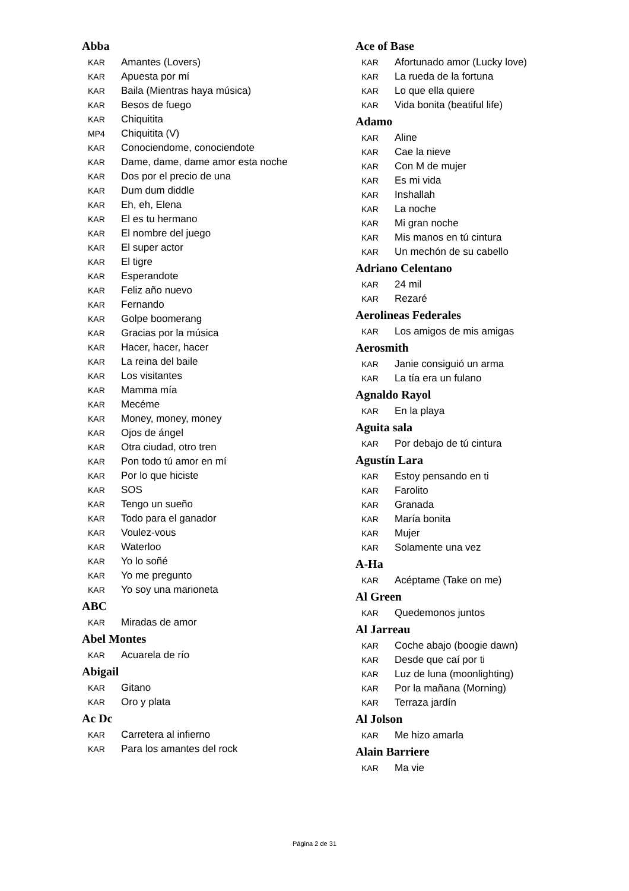Abba
KAR Amantes (Lovers)
KAR Apuesta por mí
KAR Baila (Mientras haya música)
KAR Besos de fuego
KAR Chiquitita
MP4 Chiquitita (V)
KAR Conociendome, conociendote
KAR Dame, dame, dame amor esta noche
KAR Dos por el precio de una
KAR Dum dum diddle
KAR Eh, eh, Elena
KAR El es tu hermano
KAR El nombre del juego
KAR El super actor
KAR El tigre
KAR Esperandote
KAR Feliz año nuevo
KAR Fernando
KAR Golpe boomerang
KAR Gracias por la música
KAR Hacer, hacer, hacer
KAR La reina del baile
KAR Los visitantes
KAR Mamma mía
KAR Mecéme
KAR Money, money, money
KAR Ojos de ángel
KAR Otra ciudad, otro tren
KAR Pon todo tú amor en mí
KAR Por lo que hiciste
KAR SOS
KAR Tengo un sueño
KAR Todo para el ganador
KAR Voulez-vous
KAR Waterloo
KAR Yo lo soñé
KAR Yo me pregunto
KAR Yo soy una marioneta
ABC
KAR Miradas de amor
Abel Montes
KAR Acuarela de río
Abigail
KAR Gitano
KAR Oro y plata
Ac Dc
KAR Carretera al infierno
KAR Para los amantes del rock
Ace of Base
KAR Afortunado amor (Lucky love)
KAR La rueda de la fortuna
KAR Lo que ella quiere
KAR Vida bonita (beatiful life)
Adamo
KAR Aline
KAR Cae la nieve
KAR Con M de mujer
KAR Es mi vida
KAR Inshallah
KAR La noche
KAR Mi gran noche
KAR Mis manos en tú cintura
KAR Un mechón de su cabello
Adriano Celentano
KAR 24 mil
KAR Rezaré
Aerolineas Federales
KAR Los amigos de mis amigas
Aerosmith
KAR Janie consiguió un arma
KAR La tía era un fulano
Agnaldo Rayol
KAR En la playa
Aguita sala
KAR Por debajo de tú cintura
Agustín Lara
KAR Estoy pensando en ti
KAR Farolito
KAR Granada
KAR María bonita
KAR Mujer
KAR Solamente una vez
A-Ha
KAR Acéptame (Take on me)
Al Green
KAR Quedemonos juntos
Al Jarreau
KAR Coche abajo (boogie dawn)
KAR Desde que caí por ti
KAR Luz de luna (moonlighting)
KAR Por la mañana (Morning)
KAR Terraza jardín
Al Jolson
KAR Me hizo amarla
Alain Barriere
KAR Ma vie
Página 2 de 31